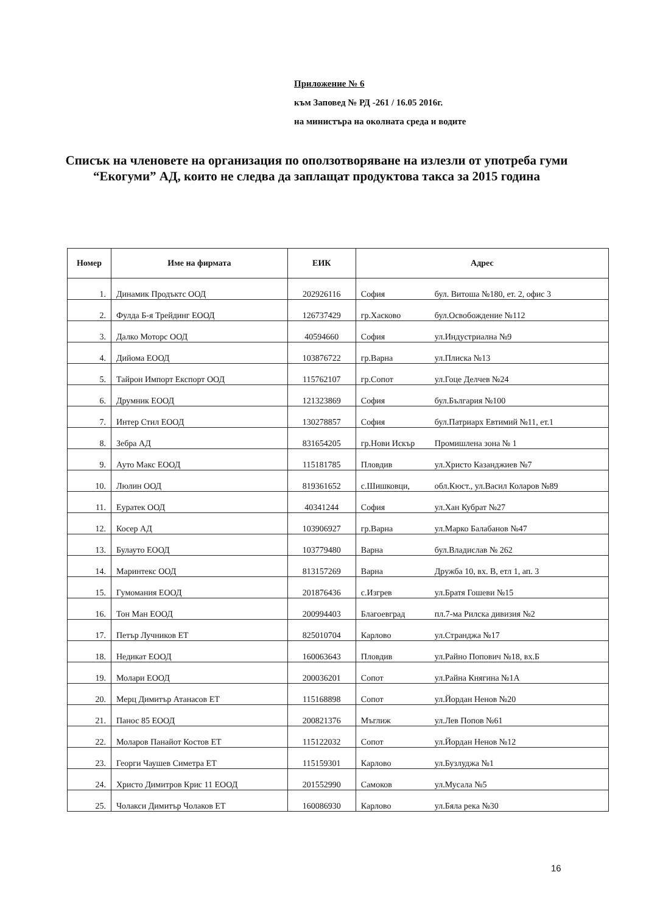Приложение № 6
към Заповед № РД -261 / 16.05 2016г.
на министъра на околната среда и водите
Списък на членовете на организация по оползотворяване на излезли от употреба гуми “Екогуми” АД, които не следва да заплащат продуктова такса за 2015 година
| Номер | Име на фирмата | ЕИК | Адрес | |
| --- | --- | --- | --- | --- |
| 1. | Динамик Продъктс ООД | 202926116 | София | бул. Витоша №180, ет. 2, офис 3 |
| 2. | Фулда Б-я Трейдинг ЕООД | 126737429 | гр.Хасково | бул.Освобождение №112 |
| 3. | Далко Моторс ООД | 40594660 | София | ул.Индустриална №9 |
| 4. | Дийома ЕООД | 103876722 | гр.Варна | ул.Плиска №13 |
| 5. | Тайрон Импорт Експорт ООД | 115762107 | гр.Сопот | ул.Гоце Делчев №24 |
| 6. | Друмник ЕООД | 121323869 | София | бул.България №100 |
| 7. | Интер Стил ЕООД | 130278857 | София | бул.Патриарх Евтимий №11, ет.1 |
| 8. | Зебра АД | 831654205 | гр.Нови Искър | Промишлена зона № 1 |
| 9. | Ауто Макс ЕООД | 115181785 | Пловдив | ул.Христо Казанджиев №7 |
| 10. | Люлин ООД | 819361652 | с.Шишковци, | обл.Кюст., ул.Васил Коларов №89 |
| 11. | Еуратек ООД | 40341244 | София | ул.Хан Кубрат №27 |
| 12. | Косер АД | 103906927 | гр.Варна | ул.Марко Балабанов №47 |
| 13. | Булауто ЕООД | 103779480 | Варна | бул.Владислав № 262 |
| 14. | Маринтекс ООД | 813157269 | Варна | Дружба 10, вх. В, етл 1, ап. 3 |
| 15. | Гумомания ЕООД | 201876436 | с.Изгрев | ул.Братя Гошеви №15 |
| 16. | Тон Ман ЕООД | 200994403 | Благоевград | пл.7-ма Рилска дивизия №2 |
| 17. | Петър Лучников ЕТ | 825010704 | Карлово | ул.Странджа №17 |
| 18. | Недикат ЕООД | 160063643 | Пловдив | ул.Райно Попович №18, вх.Б |
| 19. | Молари ЕООД | 200036201 | Сопот | ул.Райна Княгина №1А |
| 20. | Мерц Димитър Атанасов ЕТ | 115168898 | Сопот | ул.Йордан Ненов №20 |
| 21. | Панос 85 ЕООД | 200821376 | Мъглиж | ул.Лев Попов №61 |
| 22. | Моларов Панайот Костов ЕТ | 115122032 | Сопот | ул.Йордан Ненов №12 |
| 23. | Георги Чаушев Симетра ЕТ | 115159301 | Карлово | ул.Бузлуджа №1 |
| 24. | Христо Димитров Крис 11 ЕООД | 201552990 | Самоков | ул.Мусала №5 |
| 25. | Чолакси Димитър Чолаков ЕТ | 160086930 | Карлово | ул.Бяла река №30 |
16